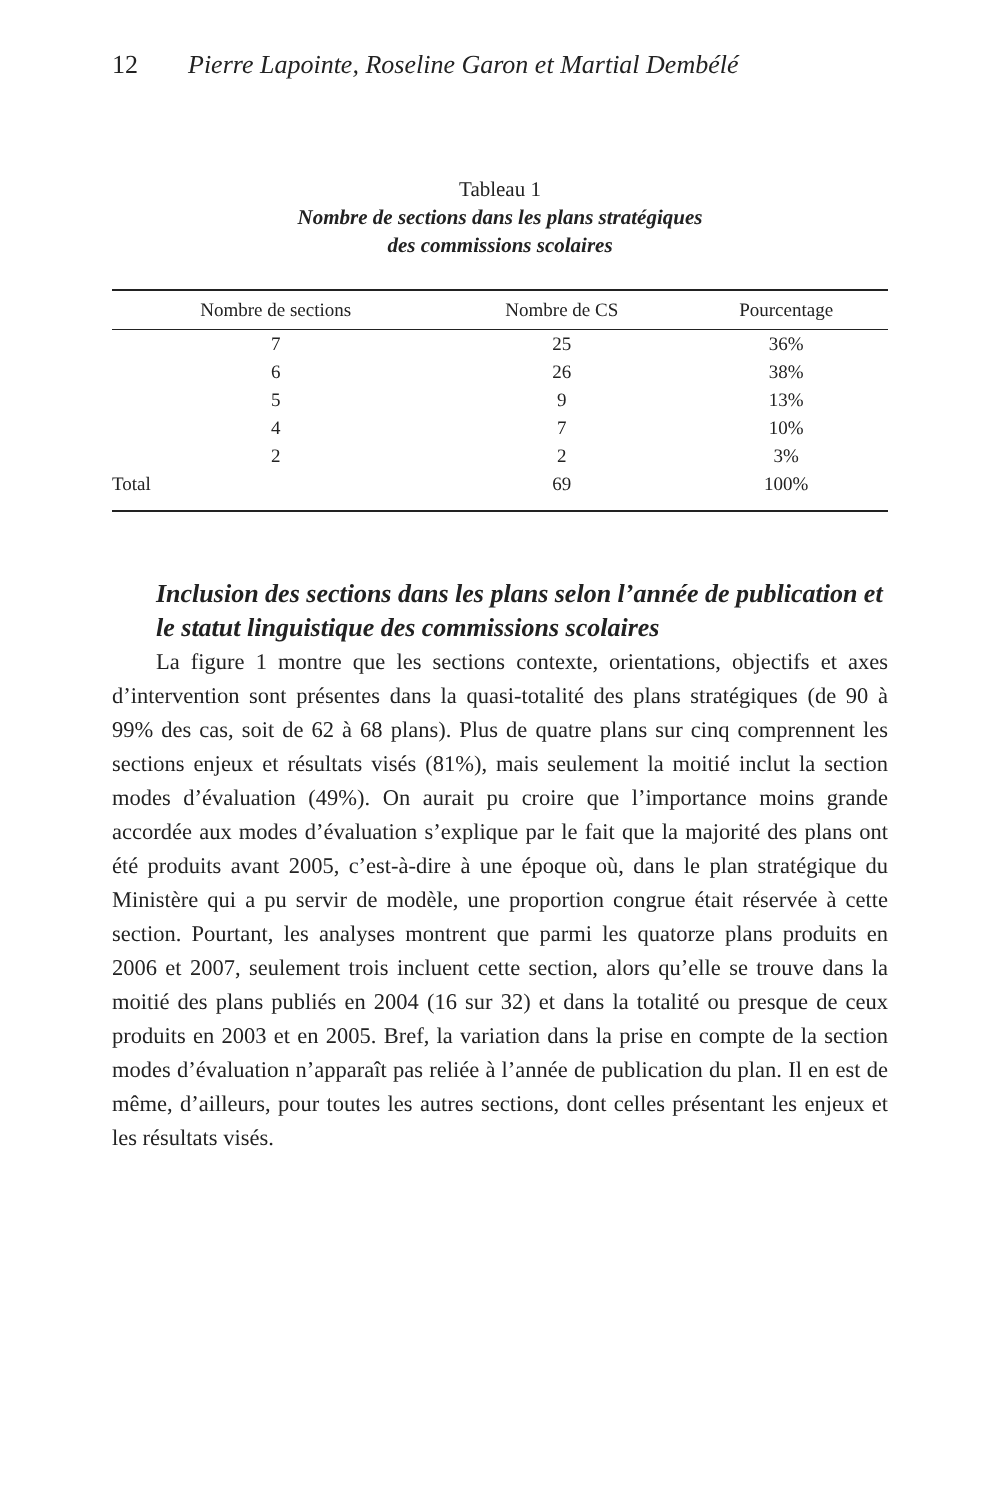12 Pierre Lapointe, Roseline Garon et Martial Dembélé
Tableau 1
Nombre de sections dans les plans stratégiques
des commissions scolaires
| Nombre de sections | Nombre de CS | Pourcentage |
| --- | --- | --- |
| 7 | 25 | 36% |
| 6 | 26 | 38% |
| 5 | 9 | 13% |
| 4 | 7 | 10% |
| 2 | 2 | 3% |
| Total | 69 | 100% |
Inclusion des sections dans les plans selon l’année de publication et le statut linguistique des commissions scolaires
La figure 1 montre que les sections contexte, orientations, objectifs et axes d’intervention sont présentes dans la quasi-totalité des plans stratégiques (de 90 à 99% des cas, soit de 62 à 68 plans). Plus de quatre plans sur cinq comprennent les sections enjeux et résultats visés (81%), mais seulement la moitié inclut la section modes d’évaluation (49%). On aurait pu croire que l’importance moins grande accordée aux modes d’évaluation s’explique par le fait que la majorité des plans ont été produits avant 2005, c’est-à-dire à une époque où, dans le plan stratégique du Ministère qui a pu servir de modèle, une proportion congrue était réservée à cette section. Pourtant, les analyses montrent que parmi les quatorze plans produits en 2006 et 2007, seulement trois incluent cette section, alors qu’elle se trouve dans la moitié des plans publiés en 2004 (16 sur 32) et dans la totalité ou presque de ceux produits en 2003 et en 2005. Bref, la variation dans la prise en compte de la section modes d’évaluation n’apparaît pas reliée à l’année de publication du plan. Il en est de même, d’ailleurs, pour toutes les autres sections, dont celles présentant les enjeux et les résultats visés.